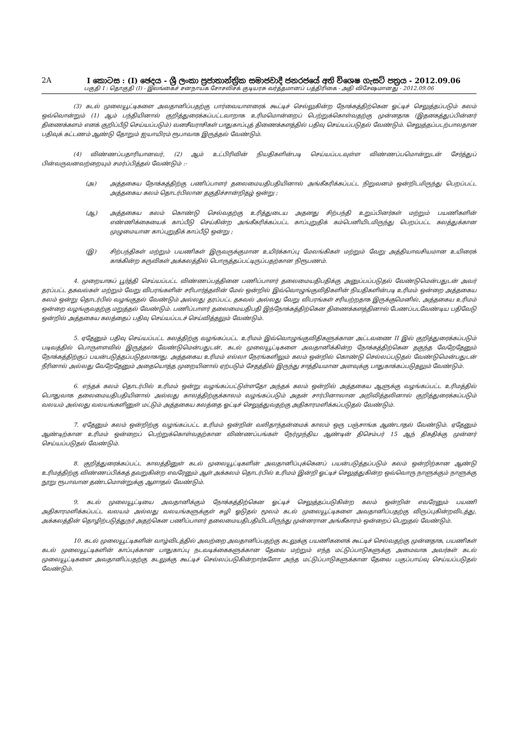2A I කොටස : (I) ඡෙදය - ශ්‍රී ලංකා ප්‍රජාතාන්ත්‍රික සමාජවාදී ජනරජයේ අති විශෙෂ ගැසට් පත්‍රය - 2012.09.06
பகுதி I : தொகுதி (I) - இலங்கைச் சனநாயக சோசலிசக் குடியரசு வர்த்தமானப் பத்திரிகை - அதி விசேஷமானது - 2012.09.06
(3) கடல் முலையூட்டிகளை அவதானிப்பதற்கு பார்வையாளரைக் கூட்டிச் செல்லுகின்ற நோக்கத்திற்கென ஓட்டிச் செலுத்தப்படும் கலம் ஒவ்வொன்றும் (1) ஆம் பந்தியினால் குறித்துரைக்கப்பட்டவாறாக உரிமமொன்றைப் பெற்றுக்கொள்வதற்கு முன்னதாக (இதனகத்துப்பின்னர் திணைக்களம் எனக் குறிப்பீடு செய்யப்படும்) வனசீவராசிகள் பாதுகாப்புத் திணைக்களத்தில் பதிவு செய்யப்படுதல் வேண்டும். செலுத்தப்படற்பாலதான பதிவுக் கட்டணம் ஆண்டு தோறும் ஐயாயிரம் ரூபாவாக இருத்தல் வேண்டும்.
(4) விண்ணப்பதாரியானவர், (2) ஆம் உட்பிரிவின் நியதிகளின்படி செய்யப்படவுள்ள விண்ணப்பமொன்றுடன் சேர்த்துப் பின்வருவனவற்றையும் சமர்ப்பித்தல் வேண்டும் :-
(அ) அத்தகைய நோக்கத்திற்கு பணிப்பாளர் தலைமையதிபதியினால் அங்கீகரிக்கப்பட்ட நிறுவனம் ஒன்றிடமிருந்து பெறப்பட்ட அத்தகைய கலம் தொடர்பிலான தகுதிச்சான்றிதழ் ஒன்று ;
(ஆ) அத்தகைய கலம் கொண்டு செல்வதற்கு உரித்துடைய அதனது சிற்பந்தி உறுப்பினர்கள் மற்றும் பயணிகளின் எண்ணிக்கையைக் காப்பீடு செய்கின்ற அங்கீகரிக்கப்பட்ட காப்புறுதிக் கம்பெனியிடமிருந்து பெறப்பட்ட கலத்துக்கான முழுமையான காப்புறுதிக் காப்பீடு ஒன்று ;
(இ) சிற்பந்திகள் மற்றும் பயணிகள் இருவருக்குமான உயிர்க்காப்பு மேலங்கிகள் மற்றும் வேறு அத்தியாவசியமான உயிரைக் காக்கின்ற கருவிகள் அக்கலத்தில் பொருத்தப்பட்டிருப்பதற்கான நிரூபணம்.
4. முறையாகப் பூர்த்தி செய்யப்பட்ட விண்ணப்பத்தினை பணிப்பாளர் தலைமையதிபதிக்கு அனுப்பப்படுதல் வேண்டுமென்பதுடன் அவர் தரப்பட்ட தகவல்கள் மற்றும் வேறு விபரங்களின் சரிபார்த்தலின் மேல் ஒன்றில் இவ்வொழுங்குவிதிகளின் நியதிகளின்படி உரிமம் ஒன்றை அத்தகைய கலம் ஒன்று தொடர்பில் வழங்குதல் வேண்டும் அல்லது தரப்பட்ட தகவல் அல்லது வேறு விபரங்கள் சரியற்றதாக இருக்குமெனில், அத்தகைய உரிமம் ஒன்றை வழங்குவதற்கு மறுத்தல் வேண்டும். பணிப்பாளர் தலைமையதிபதி இந்நோக்கத்திற்கென திணைக்களத்தினால் பேணப்படவேண்டிய பதிவேடு ஒன்றில் அத்தகைய கலத்தைப் பதிவு செய்யப்படச் செய்வித்தலும் வேண்டும்.
5. ஏதேனும் பதிவு செய்யப்பட்ட கலத்திற்கு வழங்கப்பட்ட உரிமம் இவ்வொழுங்குவிதிகளுக்கான அட்டவணை II இல் குறித்துரைக்கப்படும் படிவத்தில் பொருளளவில் இருத்தல் வேண்டுமென்பதுடன், கடல் முலையூட்டிகளை அவதானிக்கின்ற நோக்கத்திற்கென தகுந்த வேறேதேனும் நோக்கத்திற்குப் பயன்படுத்தப்படுதலாகாது. அத்தகைய உரிமம் எல்லா நேரங்களிலும் கலம் ஒன்றில் கொண்டு செல்லப்படுதல் வேண்டுமென்பதுடன் நீரினால் அல்லது வேறேதேனும் அதையொத்த முறையினால் ஏற்படும் சேதத்தில் இருந்து சாத்தியமான அளவுக்கு பாதுகாக்கப்படுதலும் வேண்டும்.
6. எந்தக் கலம் தொடர்பில் உரிமம் ஒன்று வழங்கப்பட்டுள்ளதோ அந்தக் கலம் ஒன்றில் அத்தகைய ஆளுக்கு வழங்கப்பட்ட உரிமத்தில் பொதுவாக தலைமையதிபதியினால் அல்லது காலத்திற்குக்காலம் வழங்கப்படும் அதன் சார்பினாலான அறிவித்தலினால் குறித்துரைக்கப்படும் வலயம் அல்லது வலயங்களினுள் மட்டும் அத்தகைய கலத்தை ஓட்டிச் செலுத்துவதற்கு அதிகாரமளிக்கப்படுதல் வேண்டும்.
7. ஏதேனும் கலம் ஒன்றிற்கு வழங்கப்பட்ட உரிமம் ஒன்றின் வலிதாந்தன்மைக் காலம் ஒரு பஞ்சாங்க ஆண்டாதல் வேண்டும். ஏதேனும் ஆண்டிற்கான உரிமம் ஒன்றைப் பெற்றுக்கொள்வதற்கான விண்ணப்பங்கள் நேர்முந்திய ஆண்டின் திசெம்பர் 15 ஆந் திகதிக்கு முன்னர் செய்யப்படுதல் வேண்டும்.
8. குறித்துரைக்கப்பட்ட காலத்தினுள் கடல் முலையூட்டிகளின் அவதானிப்புக்கெனப் பயன்படுத்தப்படும் கலம் ஒன்றிற்கான ஆண்டு உரிமத்திற்கு விண்ணப்பிக்கத் தவறுகின்ற எவரேனும் ஆள் அக்கலம் தொடர்பில் உரிமம் இன்றி ஓட்டிச் செலுத்துகின்ற ஒவ்வொரு நாளுக்கும் நாளுக்கு நூறு ரூபாவான தண்டமொன்றுக்கு ஆளாதல் வேண்டும்.
9. கடல் முலையூட்டியை அவதானிக்கும் நோக்கத்திற்கென ஓட்டிச் செலுத்தப்படுகின்ற கலம் ஒன்றின் எவரேனும் பயணி அதிகாரமளிக்கப்பட்ட வலயம் அல்லது வலயங்களுக்குள் சுழி ஓடுதல் மூலம் கடல் முலையூட்டிகளை அவதானிப்பதற்கு விருப்புகின்றவிடத்து, அக்கலத்தின் தொழிற்படுத்துநர் அதற்கென பணிப்பாளர் தலைமையதிபதியிடமிருந்து முன்னரான அங்கீகாரம் ஒன்றைப் பெறுதல் வேண்டும்.
10. கடல் முலையூட்டிகளின் வாழ்விடத்தில் அவற்றை அவதானிப்பதற்கு கடலுக்கு பயணிகளைக் கூட்டிச் செல்வதற்கு முன்னதாக, பயணிகள் கடல் முலையூட்டிகளின் காப்புக்கான பாதுகாப்பு நடவடிக்கைகளுக்கான தேவை மற்றும் எந்த மட்டுப்பாடுகளுக்கு அமைவாக அவர்கள் கடல் முலையூட்டிகளை அவதானிப்பதற்கு கடலுக்கு கூட்டிச் செல்லப்படுகின்றார்களோ அந்த மட்டுப்பாடுகளுக்கான தேவை பகுப்பாய்வு செய்யப்படுதல் வேண்டும்.